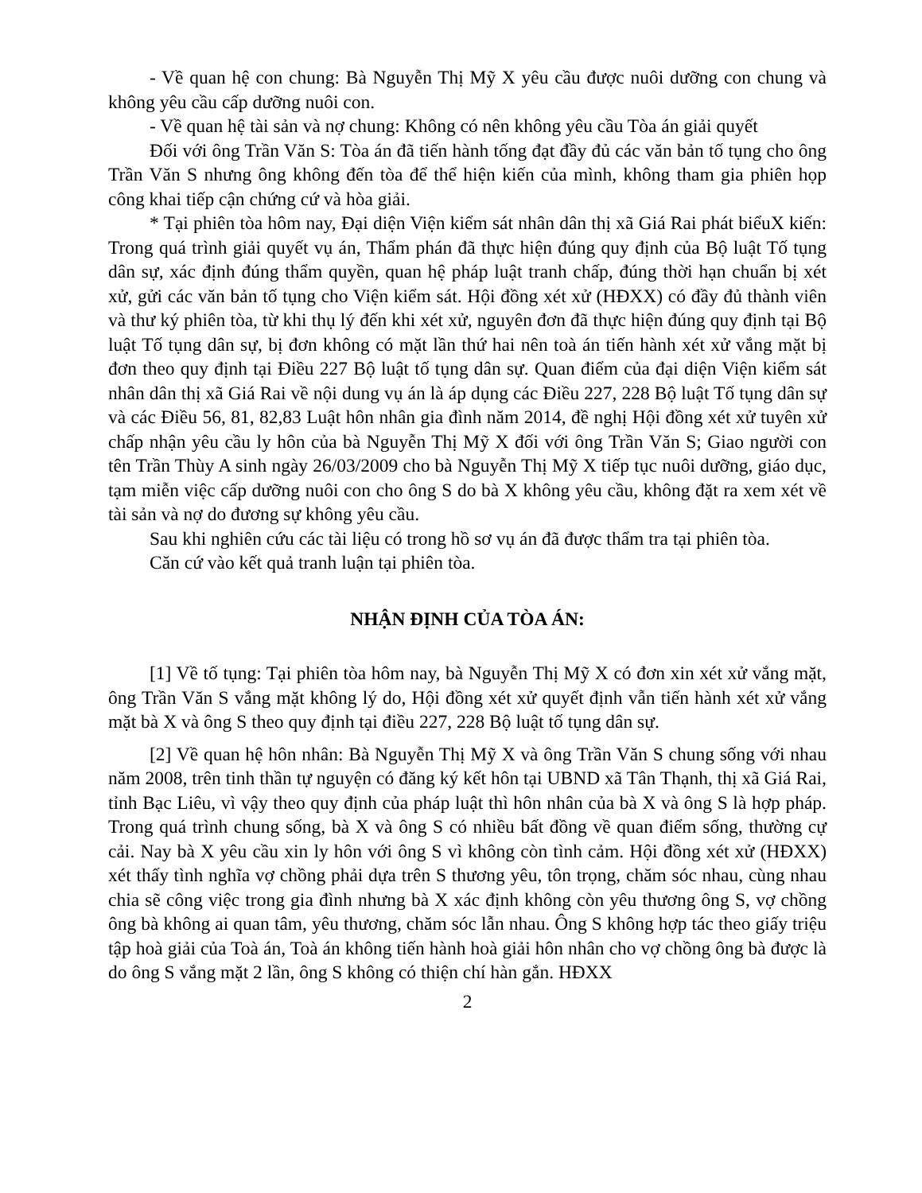- Về quan hệ con chung: Bà Nguyễn Thị Mỹ X yêu cầu được nuôi dưỡng con chung và không yêu cầu cấp dưỡng nuôi con.
- Về quan hệ tài sản và nợ chung: Không có nên không yêu cầu Tòa án giải quyết
Đối với ông Trần Văn S: Tòa án đã tiến hành tống đạt đầy đủ các văn bản tố tụng cho ông Trần Văn S nhưng ông không đến tòa để thể hiện kiến của mình, không tham gia phiên họp công khai tiếp cận chứng cứ và hòa giải.
* Tại phiên tòa hôm nay, Đại diện Viện kiểm sát nhân dân thị xã Giá Rai phát biểuX kiến: Trong quá trình giải quyết vụ án, Thẩm phán đã thực hiện đúng quy định của Bộ luật Tố tụng dân sự, xác định đúng thẩm quyền, quan hệ pháp luật tranh chấp, đúng thời hạn chuẩn bị xét xử, gửi các văn bản tố tụng cho Viện kiểm sát. Hội đồng xét xử (HĐXX) có đầy đủ thành viên và thư ký phiên tòa, từ khi thụ lý đến khi xét xử, nguyên đơn đã thực hiện đúng quy định tại Bộ luật Tố tụng dân sự, bị đơn không có mặt lần thứ hai nên toà án tiến hành xét xử vắng mặt bị đơn theo quy định tại Điều 227 Bộ luật tố tụng dân sự. Quan điểm của đại diện Viện kiểm sát nhân dân thị xã Giá Rai về nội dung vụ án là áp dụng các Điều 227, 228 Bộ luật Tố tụng dân sự và các Điều 56, 81, 82,83 Luật hôn nhân gia đình năm 2014, đề nghị Hội đồng xét xử tuyên xử chấp nhận yêu cầu ly hôn của bà Nguyễn Thị Mỹ X đối với ông Trần Văn S; Giao người con tên Trần Thùy A sinh ngày 26/03/2009 cho bà Nguyễn Thị Mỹ X tiếp tục nuôi dưỡng, giáo dục, tạm miễn việc cấp dưỡng nuôi con cho ông S do bà X không yêu cầu, không đặt ra xem xét về tài sản và nợ do đương sự không yêu cầu.
Sau khi nghiên cứu các tài liệu có trong hồ sơ vụ án đã được thẩm tra tại phiên tòa.
Căn cứ vào kết quả tranh luận tại phiên tòa.
NHẬN ĐỊNH CỦA TÒA ÁN:
[1] Về tố tụng: Tại phiên tòa hôm nay, bà Nguyễn Thị Mỹ X có đơn xin xét xử vắng mặt, ông Trần Văn S vắng mặt không lý do, Hội đồng xét xử quyết định vẫn tiến hành xét xử vắng mặt bà X và ông S theo quy định tại điều 227, 228 Bộ luật tố tụng dân sự.
[2] Về quan hệ hôn nhân: Bà Nguyễn Thị Mỹ X và ông Trần Văn S chung sống với nhau năm 2008, trên tinh thần tự nguyện có đăng ký kết hôn tại UBND xã Tân Thạnh, thị xã Giá Rai, tỉnh Bạc Liêu, vì vậy theo quy định của pháp luật thì hôn nhân của bà X và ông S là hợp pháp. Trong quá trình chung sống, bà X và ông S có nhiều bất đồng về quan điểm sống, thường cự cải. Nay bà X yêu cầu xin ly hôn với ông S vì không còn tình cảm. Hội đồng xét xử (HĐXX) xét thấy tình nghĩa vợ chồng phải dựa trên S thương yêu, tôn trọng, chăm sóc nhau, cùng nhau chia sẽ công việc trong gia đình nhưng bà X xác định không còn yêu thương ông S, vợ chồng ông bà không ai quan tâm, yêu thương, chăm sóc lẫn nhau. Ông S không hợp tác theo giấy triệu tập hoà giải của Toà án, Toà án không tiến hành hoà giải hôn nhân cho vợ chồng ông bà được là do ông S vắng mặt 2 lần, ông S không có thiện chí hàn gắn. HĐXX
2